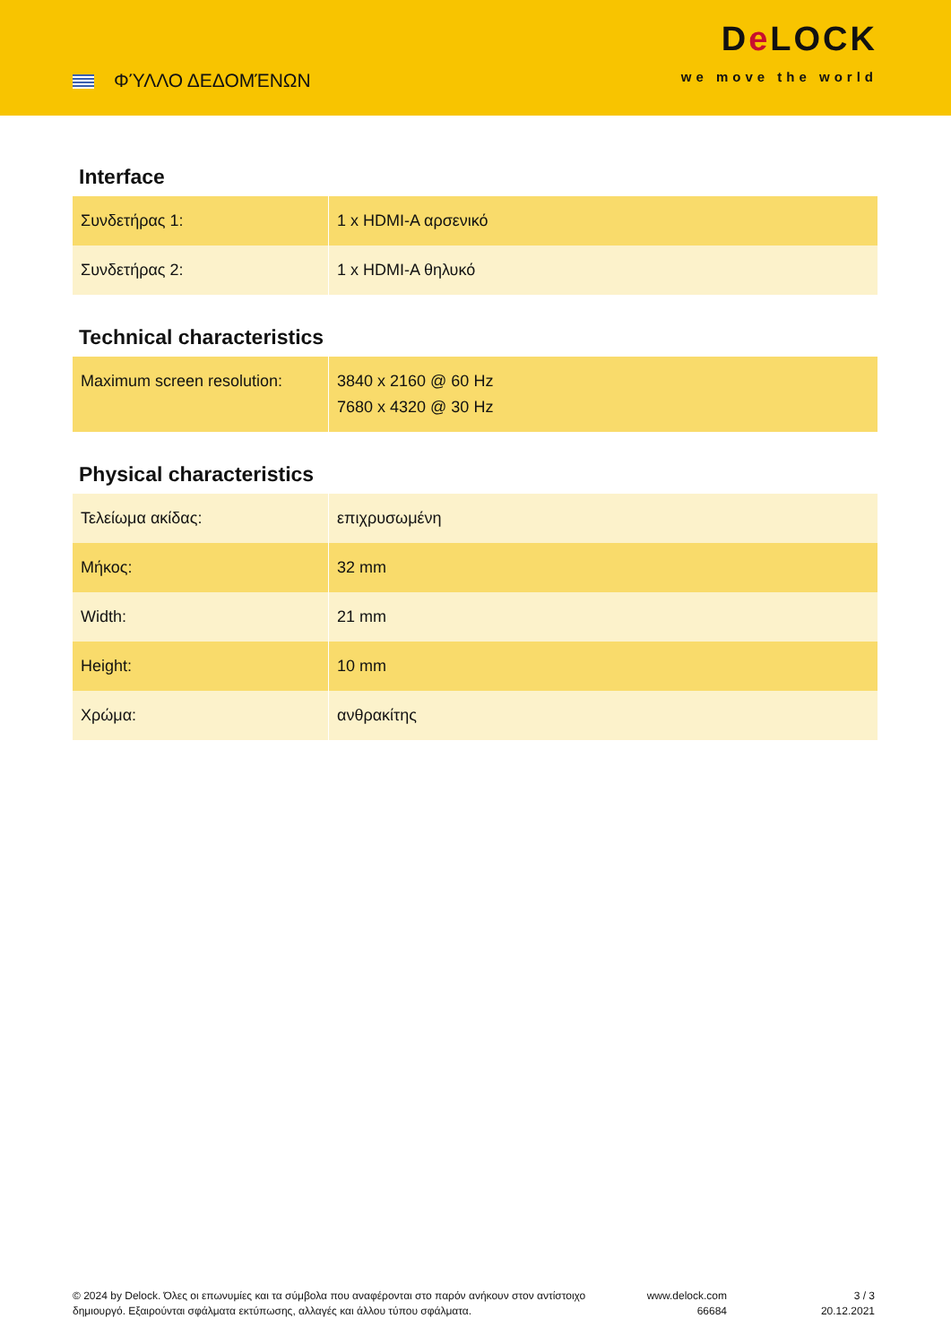ΦΎΛΛΟ ΔΕΔΟΜΈΝΩΝ
De LOCK
we move the world
Interface
| Συνδετήρας 1: | 1 x HDMI-A αρσενικό |
| Συνδετήρας 2: | 1 x HDMI-A θηλυκό |
Technical characteristics
| Maximum screen resolution: | 3840 x 2160 @ 60 Hz 7680 x 4320 @ 30 Hz |
Physical characteristics
| Τελείωμα ακίδας: | επιχρυσωμένη |
| Μήκος: | 32 mm |
| Width: | 21 mm |
| Height: | 10 mm |
| Χρώμα: | ανθρακίτης |
© 2024 by Delock. Όλες οι επωνυμίες και τα σύμβολα που αναφέρονται στο παρόν ανήκουν στον αντίστοιχο δημιουργό. Εξαιρούνται σφάλματα εκτύπωσης, αλλαγές και άλλου τύπου σφάλματα.
www.delock.com
66684
3 / 3
20.12.2021